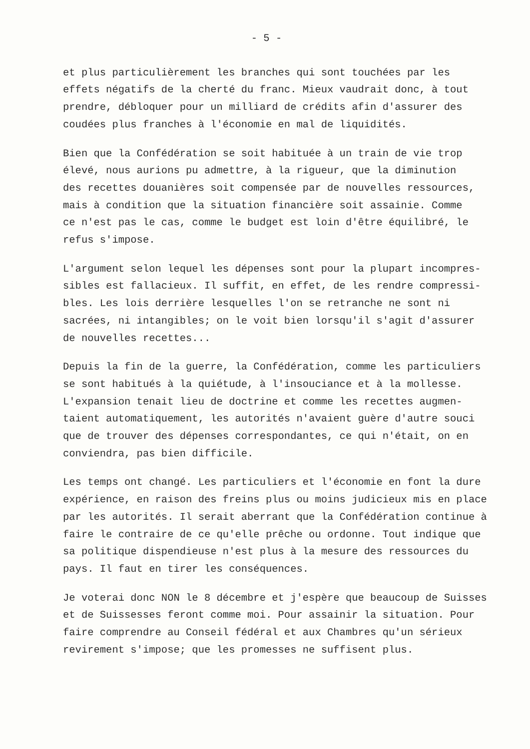- 5 -
et plus particulièrement les branches qui sont touchées par les effets négatifs de la cherté du franc. Mieux vaudrait donc, à tout prendre, débloquer pour un milliard de crédits afin d'assurer des coudées plus franches à l'économie en mal de liquidités.
Bien que la Confédération se soit habituée à un train de vie trop élevé, nous aurions pu admettre, à la rigueur, que la diminution des recettes douanières soit compensée par de nouvelles ressources, mais à condition que la situation financière soit assainie. Comme ce n'est pas le cas, comme le budget est loin d'être équilibré, le refus s'impose.
L'argument selon lequel les dépenses sont pour la plupart incompres- sibles est fallacieux. Il suffit, en effet, de les rendre compressi- bles. Les lois derrière lesquelles l'on se retranche ne sont ni sacrées, ni intangibles; on le voit bien lorsqu'il s'agit d'assurer de nouvelles recettes...
Depuis la fin de la guerre, la Confédération, comme les particuliers se sont habitués à la quiétude, à l'insouciance et à la mollesse. L'expansion tenait lieu de doctrine et comme les recettes augmen- taient automatiquement, les autorités n'avaient guère d'autre souci que de trouver des dépenses correspondantes, ce qui n'était, on en conviendra, pas bien difficile.
Les temps ont changé. Les particuliers et l'économie en font la dure expérience, en raison des freins plus ou moins judicieux mis en place par les autorités. Il serait aberrant que la Confédération continue à faire le contraire de ce qu'elle prêche ou ordonne. Tout indique que sa politique dispendieuse n'est plus à la mesure des ressources du pays. Il faut en tirer les conséquences.
Je voterai donc NON le 8 décembre et j'espère que beaucoup de Suisses et de Suissesses feront comme moi. Pour assainir la situation. Pour faire comprendre au Conseil fédéral et aux Chambres qu'un sérieux revirement s'impose; que les promesses ne suffisent plus.